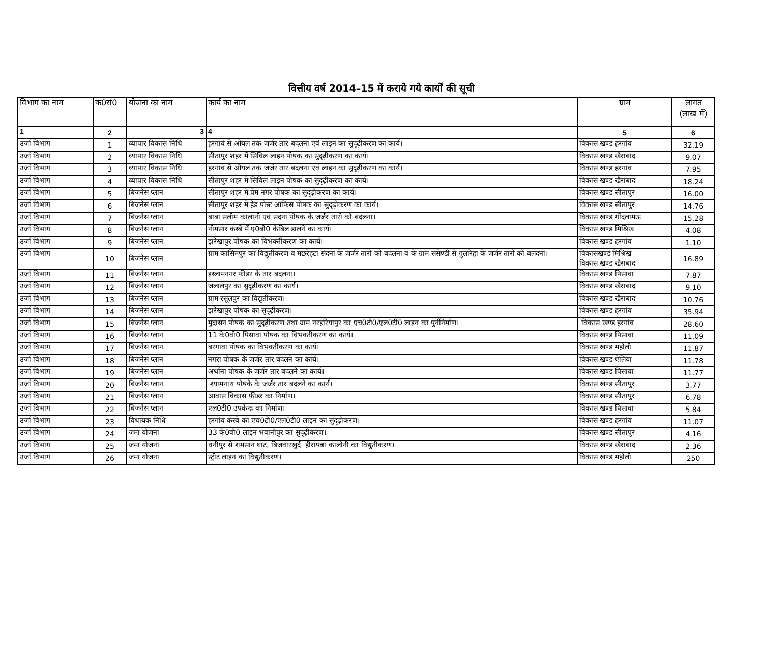वित्तीय वर्ष 2014–15 में कराये गये कार्यों की सूची
| विभाग का नाम | क0सं0 | योजना का नाम | कार्य का नाम | ग्राम | लागत (लाख में) |
| --- | --- | --- | --- | --- | --- |
| 1 | 2 | 3 | 4 | 5 | 6 |
| उर्जा विभाग | 1 | व्यापार विकास निधि | हरगावं से ओयल तक जर्जर तार बदलना एवं लाइन का सुदृढ़ीकरण का कार्य। | विकास खण्ड हरगांव | 32.19 |
| उर्जा विभाग | 2 | व्यापार विकास निधि | सीतापुर शहर में सिविल लाइन पोषक का सुदृढ़ीकरण का कार्य। | विकास खण्ड खैराबाद | 9.07 |
| उर्जा विभाग | 3 | व्यापार विकास निधि | हरगावं से ओयल तक जर्जर तार बदलना एवं लाइन का सुदृढ़ीकरण का कार्य। | विकास खण्ड हरगांव | 7.95 |
| उर्जा विभाग | 4 | व्यापार विकास निधि | सीतापुर शहर में सिविल लाइन पोषक का सुदृढ़ीकरण का कार्य। | विकास खण्ड खैराबाद | 18.24 |
| उर्जा विभाग | 5 | बिजनेस प्लान | सीतापुर शहर में प्रेम नगर पोषक का सुदृढ़ीकरण का कार्य। | विकास खण्ड सीतापुर | 16.00 |
| उर्जा विभाग | 6 | बिजनेस प्लान | सीतापुर शहर में हेड पोस्ट आफिस पोषक का सुदृढ़ीकरण का कार्य। | विकास खण्ड सीतापुर | 14.76 |
| उर्जा विभाग | 7 | बिजनेस प्लान | बाबा सलीम कालानी एवं संदना पोषक के जर्जर तारो को बदलना। | विकास खण्ड गोंदलामऊ | 15.28 |
| उर्जा विभाग | 8 | बिजनेस प्लान | नीमसार कस्बे में ए0बी0 केबिल डालने का कार्य। | विकास खण्ड मिश्रिख | 4.08 |
| उर्जा विभाग | 9 | बिजनेस प्लान | झरेखापुर पोषक का विभक्तीकरण का कार्य। | विकास खण्ड हरगांव | 1.10 |
| उर्जा विभाग | 10 | बिजनेस प्लान | ग्राम कासिमपुर का विद्युतीकरण व मछरेहटा संदना के जर्जर तारो को बदलना व के ग्राम ससेण्डी से गुलरिहा के जर्जर तारो को बलदना। | विकासखण्ड मिश्रिख विकास खण्ड खैराबाद | 16.89 |
| उर्जा विभाग | 11 | बिजनेस प्लान | इस्लामनगर फीडर के तार बदलना। | विकास खण्ड पिसावा | 7.87 |
| उर्जा विभाग | 12 | बिजनेस प्लान | जलालपुर का सुदृढ़ीकरण का कार्य। | विकास खण्ड खैराबाद | 9.10 |
| उर्जा विभाग | 13 | बिजनेस प्लान | ग्राम रसूलपुर का विद्युतीकरण। | विकास खण्ड खैराबाद | 10.76 |
| उर्जा विभाग | 14 | बिजनेस प्लान | झरेखापुर पोषक का सुदृढ़ीकरण। | विकास खण्ड हरगांव | 35.94 |
| उर्जा विभाग | 15 | बिजनेस प्लान | मुद्रासन पोषक का सुदृढ़ीकरण तथा ग्राम नरहरियापुर का एच0टी0/एल0टी0 लाइन का पुर्ननिर्माण। | विकास खण्ड हरगांव | 28.60 |
| उर्जा विभाग | 16 | बिजनेस प्लान | 11 के0वी0 पिसावा पोषक का विभक्तीकरण का कार्य। | विकास खण्ड पिसावा | 11.09 |
| उर्जा विभाग | 17 | बिजनेस प्लान | बरगावा पोषक का विभक्तीकरण का कार्य। | विकास खण्ड महोली | 11.87 |
| उर्जा विभाग | 18 | बिजनेस प्लान | नगरा पोषक के जर्जर तार बदलने का कार्य। | विकास खण्ड ऐलिया | 11.78 |
| उर्जा विभाग | 19 | बिजनेस प्लान | अर्थाना पोषक के जर्जर तार बदलने का कार्य। | विकास खण्ड पिसावा | 11.77 |
| उर्जा विभाग | 20 | बिजनेस प्लान | श्यामनाथ पोषके के जर्जर तार बदलने का कार्य। | विकास खण्ड सीतापुर | 3.77 |
| उर्जा विभाग | 21 | बिजनेस प्लान | आवास विकास फीडर का निर्माण। | विकास खण्ड सीतापुर | 6.78 |
| उर्जा विभाग | 22 | बिजनेस प्लान | एल0टी0 उपकेन्द्र का निर्माण। | विकास खण्ड पिसावा | 5.84 |
| उर्जा विभाग | 23 | विधायक निधि | हरगांव कस्बे का एच0टी0/एल0टी0 लाइन का सुदृढ़ीकरण। | विकास खण्ड हरगांव | 11.07 |
| उर्जा विभाग | 24 | जमा योजना | 33 के0वी0 लाइन भवानीपुर का सुदृढ़ीकरण। | विकास खण्ड सीतापुर | 4.16 |
| उर्जा विभाग | 25 | जमा योजना | धनीपुर से शमसान घाट, बिजवारखुर्द हीरापन्ना कालोनी का विद्युतीकरण। | विकास खण्ड खैराबाद | 2.36 |
| उर्जा विभाग | 26 | जमा योजना | स्ट्रीट लाइन का विद्युतीकरण। | विकास खण्ड महोली | 250 |